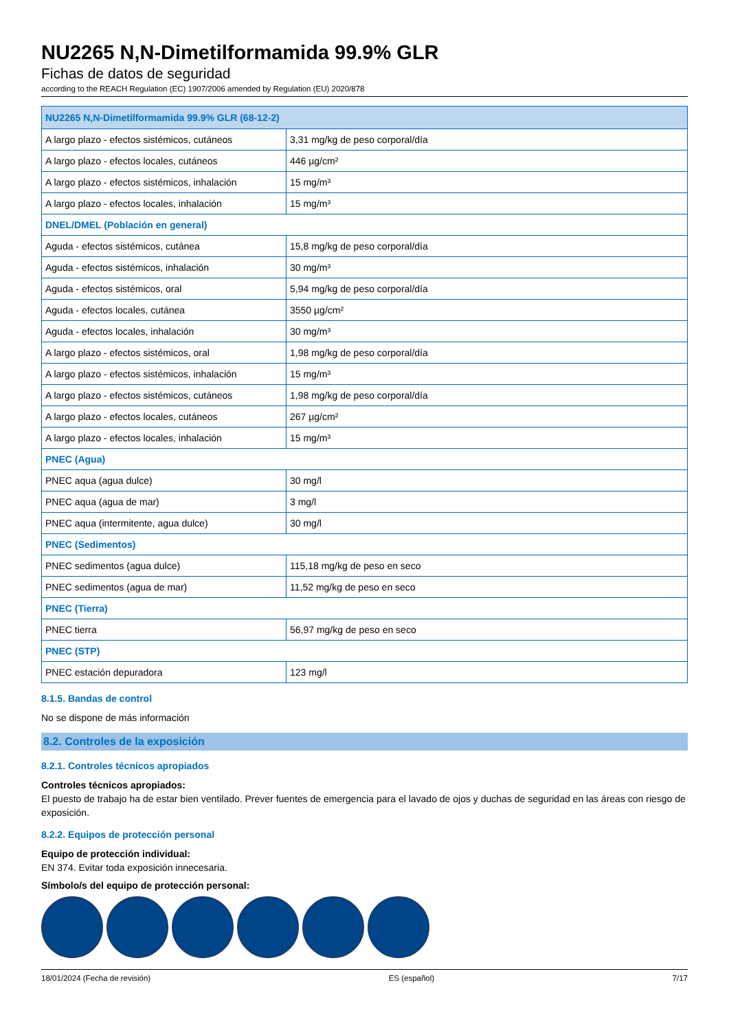NU2265 N,N-Dimetilformamida 99.9% GLR
Fichas de datos de seguridad
according to the REACH Regulation (EC) 1907/2006 amended by Regulation (EU) 2020/878
| NU2265 N,N-Dimetilformamida 99.9% GLR (68-12-2) | |
| --- | --- |
| A largo plazo - efectos sistémicos, cutáneos | 3,31 mg/kg de peso corporal/día |
| A largo plazo - efectos locales, cutáneos | 446 µg/cm² |
| A largo plazo - efectos sistémicos, inhalación | 15 mg/m³ |
| A largo plazo - efectos locales, inhalación | 15 mg/m³ |
| DNEL/DMEL (Población en general) | |
| Aguda - efectos sistémicos, cutánea | 15,8 mg/kg de peso corporal/día |
| Aguda - efectos sistémicos, inhalación | 30 mg/m³ |
| Aguda - efectos sistémicos, oral | 5,94 mg/kg de peso corporal/día |
| Aguda - efectos locales, cutánea | 3550 µg/cm² |
| Aguda - efectos locales, inhalación | 30 mg/m³ |
| A largo plazo - efectos sistémicos, oral | 1,98 mg/kg de peso corporal/día |
| A largo plazo - efectos sistémicos, inhalación | 15 mg/m³ |
| A largo plazo - efectos sistémicos, cutáneos | 1,98 mg/kg de peso corporal/día |
| A largo plazo - efectos locales, cutáneos | 267 µg/cm² |
| A largo plazo - efectos locales, inhalación | 15 mg/m³ |
| PNEC (Agua) | |
| PNEC aqua (agua dulce) | 30 mg/l |
| PNEC aqua (agua de mar) | 3 mg/l |
| PNEC aqua (intermitente, agua dulce) | 30 mg/l |
| PNEC (Sedimentos) | |
| PNEC sedimentos (agua dulce) | 115,18 mg/kg de peso en seco |
| PNEC sedimentos (agua de mar) | 11,52 mg/kg de peso en seco |
| PNEC (Tierra) | |
| PNEC tierra | 56,97 mg/kg de peso en seco |
| PNEC (STP) | |
| PNEC estación depuradora | 123 mg/l |
8.1.5. Bandas de control
No se dispone de más información
8.2. Controles de la exposición
8.2.1. Controles técnicos apropiados
Controles técnicos apropiados:
El puesto de trabajo ha de estar bien ventilado. Prever fuentes de emergencia para el lavado de ojos y duchas de seguridad en las áreas con riesgo de exposición.
8.2.2. Equipos de protección personal
Equipo de protección individual:
EN 374. Evitar toda exposición innecesaria.
Símbolo/s del equipo de protección personal:
18/01/2024 (Fecha de revisión) ES (español) 7/17